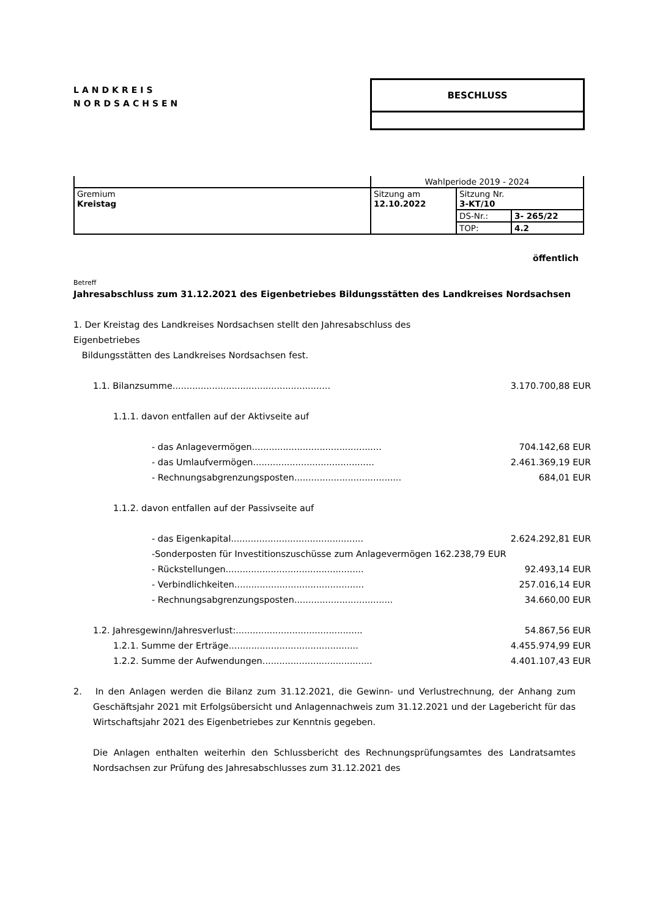LANDKREIS
NORDSACHSEN
BESCHLUSS
| | Wahlperiode 2019 - 2024 | | |
| Gremium Kreistag | Sitzung am 12.10.2022 | Sitzung Nr. 3-KT/10 | |
| | | DS-Nr.: | 3- 265/22 |
| | | TOP: | 4.2 |
öffentlich
Betreff
Jahresabschluss zum 31.12.2021 des Eigenbetriebes Bildungsstätten des Landkreises Nordsachsen
1. Der Kreistag des Landkreises Nordsachsen stellt den Jahresabschluss des
Eigenbetriebes
Bildungsstätten des Landkreises Nordsachsen fest.
1.1. Bilanzsumme........................................................ 3.170.700,88 EUR
1.1.1. davon entfallen auf der Aktivseite auf
- das Anlagevermögen.............................................. 704.142,68 EUR
- das Umlaufvermögen........................................... 2.461.369,19 EUR
- Rechnungsabgrenzungsposten...................................... 684,01 EUR
1.1.2. davon entfallen auf der Passivseite auf
- das Eigenkapital............................................... 2.624.292,81 EUR
-Sonderposten für Investitionszuschüsse zum Anlagevermögen 162.238,79 EUR
- Rückstellungen................................................. 92.493,14 EUR
- Verbindlichkeiten.............................................. 257.016,14 EUR
- Rechnungsabgrenzungsposten................................... 34.660,00 EUR
1.2. Jahresgewinn/Jahresverlust:............................................. 54.867,56 EUR
1.2.1. Summe der Erträge.............................................. 4.455.974,99 EUR
1.2.2. Summe der Aufwendungen....................................... 4.401.107,43 EUR
2. In den Anlagen werden die Bilanz zum 31.12.2021, die Gewinn- und Verlustrechnung, der Anhang zum Geschäftsjahr 2021 mit Erfolgsübersicht und Anlagennachweis zum 31.12.2021 und der Lagebericht für das Wirtschaftsjahr 2021 des Eigenbetriebes zur Kenntnis gegeben.
Die Anlagen enthalten weiterhin den Schlussbericht des Rechnungsprüfungsamtes des Landratsamtes Nordsachsen zur Prüfung des Jahresabschlusses zum 31.12.2021 des